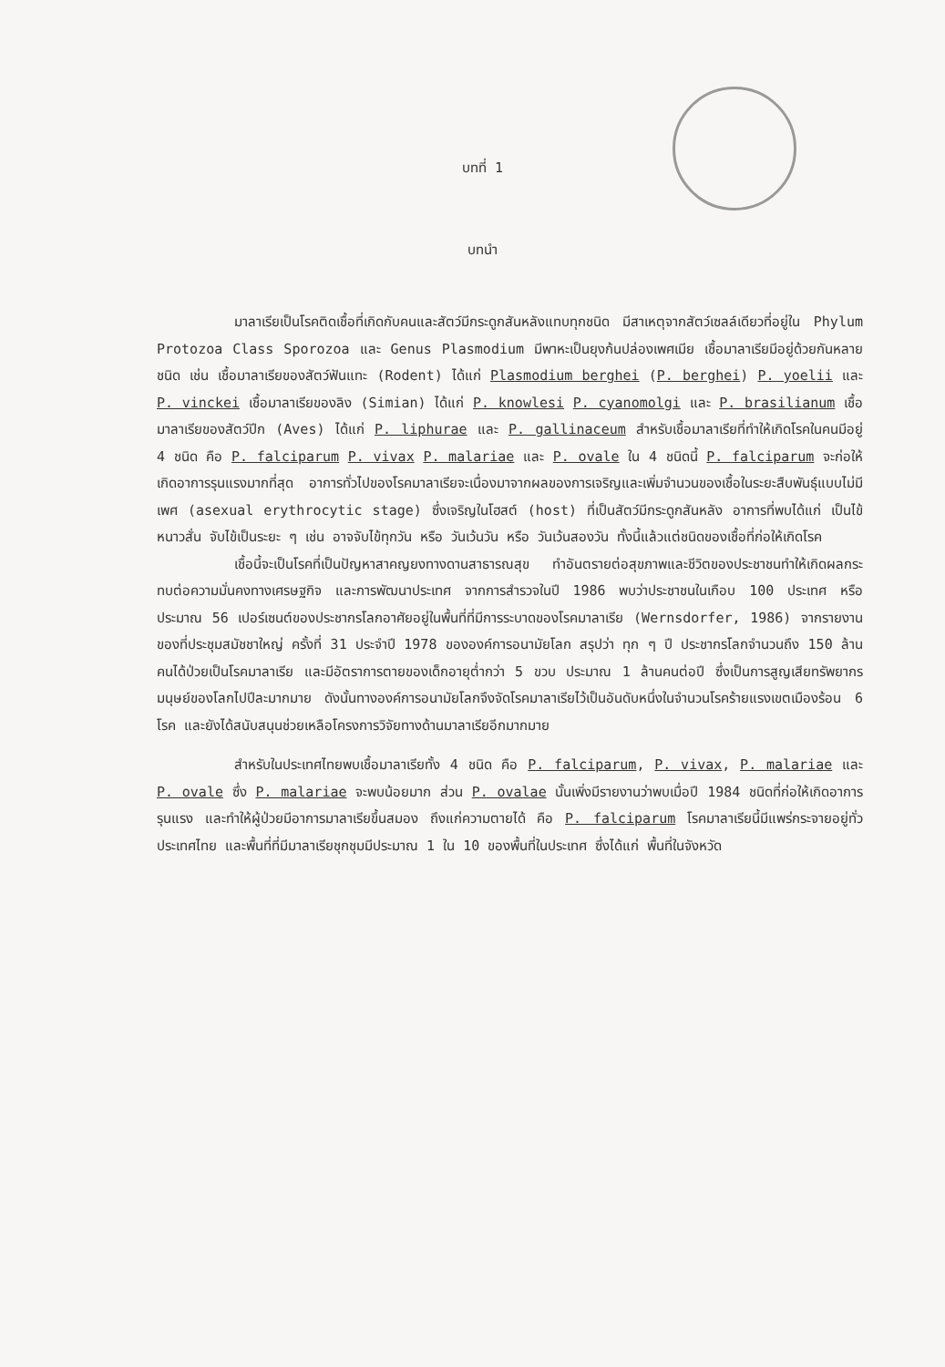บทที่ 1
บทนำ
มาลาเรียเป็นโรคติดเชื้อที่เกิดกับคนและสัตว์มีกระดูกสันหลังแทบทุกชนิด มีสาเหตุจากสัตว์เซลล์เดียวที่อยู่ใน Phylum Protozoa Class Sporozoa และ Genus Plasmodium มีพาหะเป็นยุงก้นปล่องเพศเมีย เชื้อมาลาเรียมีอยู่ด้วยกันหลายชนิด เช่น เชื้อมาลาเรียของสัตว์ฟันแทะ (Rodent) ได้แก่ Plasmodium berghei (P. berghei) P. yoelii และ P. vinckei เชื้อมาลาเรียของลิง (Simian) ได้แก่ P. knowlesi P. cyanomolgi และ P. brasilianum เชื้อมาลาเรียของสัตว์ปีก (Aves) ได้แก่ P. liphurae และ P. gallinaceum สำหรับเชื้อมาลาเรียที่ทำให้เกิดโรคในคนมีอยู่ 4 ชนิด คือ P. falciparum P. vivax P. malariae และ P. ovale ใน 4 ชนิดนี้ P. falciparum จะก่อให้เกิดอาการรุนแรงมากที่สุด อาการทั่วไปของโรคมาลาเรียจะเนื่องมาจากผลของการเจริญและเพิ่มจำนวนของเชื้อในระยะสืบพันธุ์แบบไม่มีเพศ (asexual erythrocytic stage) ซึ่งเจริญในโฮสต์ (host) ที่เป็นสัตว์มีกระดูกสันหลัง อาการที่พบได้แก่ เป็นไข้หนาวสั่น จับไข้เป็นระยะ ๆ เช่น อาจจับไข้ทุกวัน หรือ วันเว้นวัน หรือ วันเว้นสองวัน ทั้งนี้แล้วแต่ชนิดของเชื้อที่ก่อให้เกิดโรค
เชื้อนี้จะเป็นโรคที่เป็นปัญหาสาคญยงทางดานสาธารณสุข ทำอันตรายต่อสุขภาพและชีวิตของประชาชนทำให้เกิดผลกระทบต่อความมั่นคงทางเศรษฐกิจ และการพัฒนาประเทศ จากการสำรวจในปี 1986 พบว่าประชาชนในเกือบ 100 ประเทศ หรือประมาณ 56 เปอร์เซนต์ของประชากรโลกอาศัยอยู่ในพื้นที่ที่มีการระบาดของโรคมาลาเรีย (Wernsdorfer, 1986) จากรายงานของที่ประชุมสมัชชาใหญ่ ครั้งที่ 31 ประจำปี 1978 ขององค์การอนามัยโลก สรุปว่า ทุก ๆ ปี ประชากรโลกจำนวนถึง 150 ล้านคนได้ป่วยเป็นโรคมาลาเรีย และมีอัตราการตายของเด็กอายุต่ำกว่า 5 ขวบ ประมาณ 1 ล้านคนต่อปี ซึ่งเป็นการสูญเสียทรัพยากรมนุษย์ของโลกไปปีละมากมาย ดังนั้นทางองค์การอนามัยโลกจึงจัดโรคมาลาเรียไว้เป็นอันดับหนึ่งในจำนวนโรคร้ายแรงเขตเมืองร้อน 6 โรค และยังได้สนับสนุนช่วยเหลือโครงการวิจัยทางด้านมาลาเรียอีกมากมาย
สำหรับในประเทศไทยพบเชื้อมาลาเรียทั้ง 4 ชนิด คือ P. falciparum, P. vivax, P. malariae และ P. ovale ซึ่ง P. malariae จะพบน้อยมาก ส่วน P. ovalae นั้นเพิ่งมีรายงานว่าพบเมื่อปี 1984 ชนิดที่ก่อให้เกิดอาการรุนแรง และทำให้ผู้ป่วยมีอาการมาลาเรียขึ้นสมอง ถึงแก่ความตายได้ คือ P. falciparum โรคมาลาเรียนี้มีแพร่กระจายอยู่ทั่วประเทศไทย และพื้นที่ที่มีมาลาเรียชุกชุมมีประมาณ 1 ใน 10 ของพื้นที่ในประเทศ ซึ่งได้แก่ พื้นที่ในจังหวัด